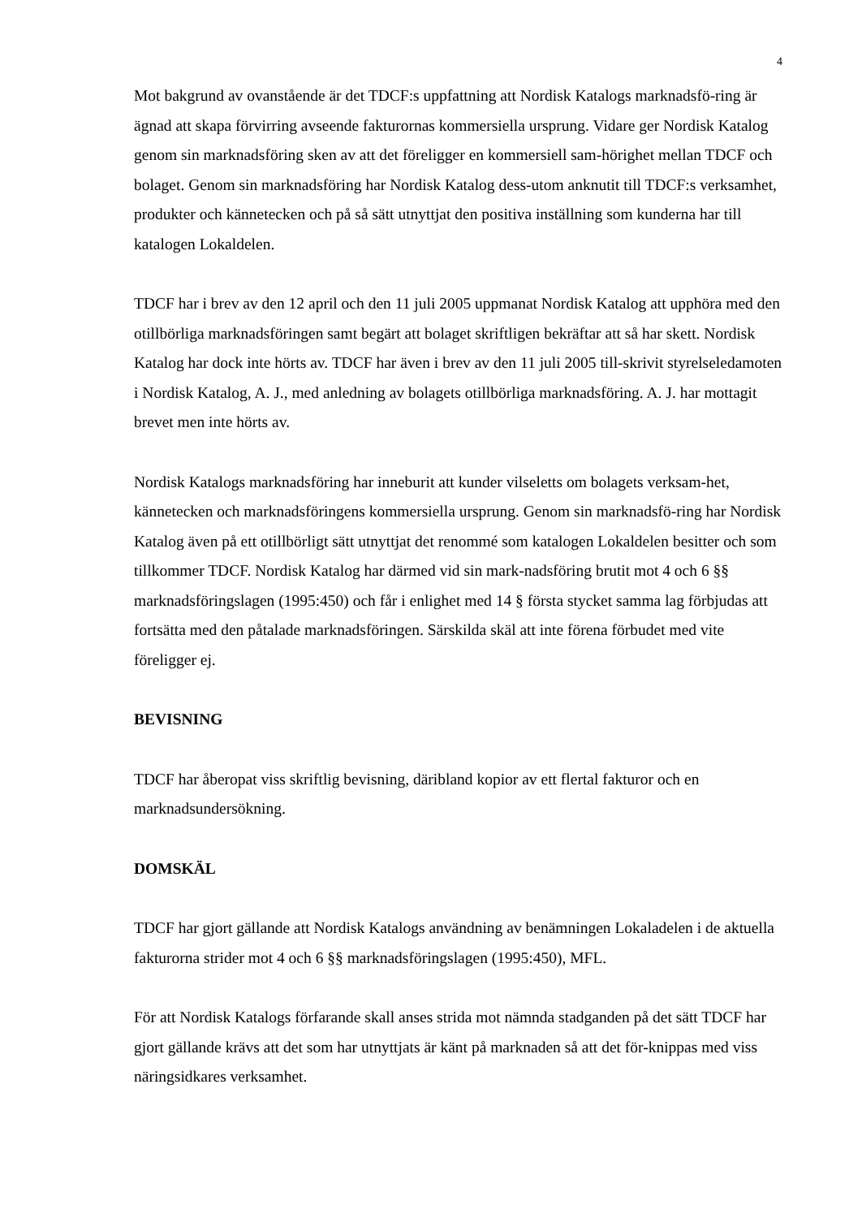4
Mot bakgrund av ovanstående är det TDCF:s uppfattning att Nordisk Katalogs marknadsfö-ring är ägnad att skapa förvirring avseende fakturornas kommersiella ursprung. Vidare ger Nordisk Katalog genom sin marknadsföring sken av att det föreligger en kommersiell sam-hörighet mellan TDCF och bolaget. Genom sin marknadsföring har Nordisk Katalog dess-utom anknutit till TDCF:s verksamhet, produkter och kännetecken och på så sätt utnyttjat den positiva inställning som kunderna har till katalogen Lokaldelen.
TDCF har i brev av den 12 april och den 11 juli 2005 uppmanat Nordisk Katalog att upphöra med den otillbörliga marknadsföringen samt begärt att bolaget skriftligen bekräftar att så har skett. Nordisk Katalog har dock inte hörts av. TDCF har även i brev av den 11 juli 2005 till-skrivit styrelseledamoten i Nordisk Katalog, A. J., med anledning av bolagets otillbörliga marknadsföring. A. J. har mottagit brevet men inte hörts av.
Nordisk Katalogs marknadsföring har inneburit att kunder vilseletts om bolagets verksam-het, kännetecken och marknadsföringens kommersiella ursprung. Genom sin marknadsfö-ring har Nordisk Katalog även på ett otillbörligt sätt utnyttjat det renommé som katalogen Lokaldelen besitter och som tillkommer TDCF. Nordisk Katalog har därmed vid sin mark-nadsföring brutit mot 4 och 6 §§ marknadsföringslagen (1995:450) och får i enlighet med 14 § första stycket samma lag förbjudas att fortsätta med den påtalade marknadsföringen. Särskilda skäl att inte förena förbudet med vite föreligger ej.
BEVISNING
TDCF har åberopat viss skriftlig bevisning, däribland kopior av ett flertal fakturor och en marknadsundersökning.
DOMSKÄL
TDCF har gjort gällande att Nordisk Katalogs användning av benämningen Lokaladelen i de aktuella fakturorna strider mot 4 och 6 §§ marknadsföringslagen (1995:450), MFL.
För att Nordisk Katalogs förfarande skall anses strida mot nämnda stadganden på det sätt TDCF har gjort gällande krävs att det som har utnyttjats är känt på marknaden så att det för-knippas med viss näringsidkares verksamhet.